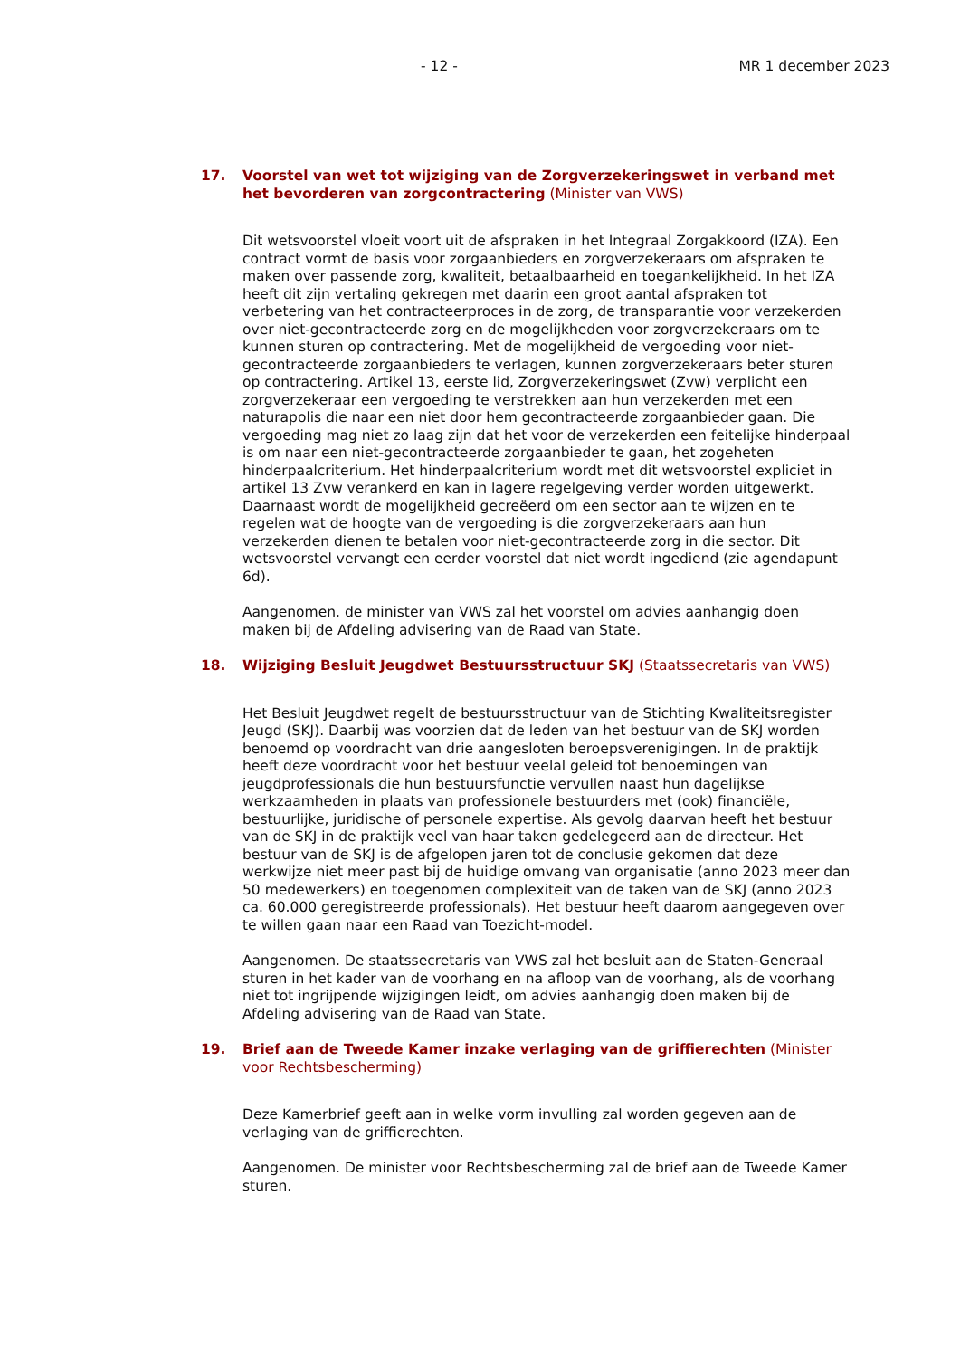- 12 - MR 1 december 2023
17. Voorstel van wet tot wijziging van de Zorgverzekeringswet in verband met het bevorderen van zorgcontractering (Minister van VWS)
Dit wetsvoorstel vloeit voort uit de afspraken in het Integraal Zorgakkoord (IZA). Een contract vormt de basis voor zorgaanbieders en zorgverzekeraars om afspraken te maken over passende zorg, kwaliteit, betaalbaarheid en toegankelijkheid. In het IZA heeft dit zijn vertaling gekregen met daarin een groot aantal afspraken tot verbetering van het contracteerproces in de zorg, de transparantie voor verzekerden over niet-gecontracteerde zorg en de mogelijkheden voor zorgverzekeraars om te kunnen sturen op contractering. Met de mogelijkheid de vergoeding voor niet-gecontracteerde zorgaanbieders te verlagen, kunnen zorgverzekeraars beter sturen op contractering. Artikel 13, eerste lid, Zorgverzekeringswet (Zvw) verplicht een zorgverzekeraar een vergoeding te verstrekken aan hun verzekerden met een naturapolis die naar een niet door hem gecontracteerde zorgaanbieder gaan. Die vergoeding mag niet zo laag zijn dat het voor de verzekerden een feitelijke hinderpaal is om naar een niet-gecontracteerde zorgaanbieder te gaan, het zogeheten hinderpaalcriterium. Het hinderpaalcriterium wordt met dit wetsvoorstel expliciet in artikel 13 Zvw verankerd en kan in lagere regelgeving verder worden uitgewerkt. Daarnaast wordt de mogelijkheid gecreëerd om een sector aan te wijzen en te regelen wat de hoogte van de vergoeding is die zorgverzekeraars aan hun verzekerden dienen te betalen voor niet-gecontracteerde zorg in die sector. Dit wetsvoorstel vervangt een eerder voorstel dat niet wordt ingediend (zie agendapunt 6d).
Aangenomen. de minister van VWS zal het voorstel om advies aanhangig doen maken bij de Afdeling advisering van de Raad van State.
18. Wijziging Besluit Jeugdwet Bestuursstructuur SKJ (Staatssecretaris van VWS)
Het Besluit Jeugdwet regelt de bestuursstructuur van de Stichting Kwaliteitsregister Jeugd (SKJ). Daarbij was voorzien dat de leden van het bestuur van de SKJ worden benoemd op voordracht van drie aangesloten beroepsverenigingen. In de praktijk heeft deze voordracht voor het bestuur veelal geleid tot benoemingen van jeugdprofessionals die hun bestuursfunctie vervullen naast hun dagelijkse werkzaamheden in plaats van professionele bestuurders met (ook) financiële, bestuurlijke, juridische of personele expertise. Als gevolg daarvan heeft het bestuur van de SKJ in de praktijk veel van haar taken gedelegeerd aan de directeur. Het bestuur van de SKJ is de afgelopen jaren tot de conclusie gekomen dat deze werkwijze niet meer past bij de huidige omvang van organisatie (anno 2023 meer dan 50 medewerkers) en toegenomen complexiteit van de taken van de SKJ (anno 2023 ca. 60.000 geregistreerde professionals). Het bestuur heeft daarom aangegeven over te willen gaan naar een Raad van Toezicht-model.
Aangenomen. De staatssecretaris van VWS zal het besluit aan de Staten-Generaal sturen in het kader van de voorhang en na afloop van de voorhang, als de voorhang niet tot ingrijpende wijzigingen leidt, om advies aanhangig doen maken bij de Afdeling advisering van de Raad van State.
19. Brief aan de Tweede Kamer inzake verlaging van de griffierechten (Minister voor Rechtsbescherming)
Deze Kamerbrief geeft aan in welke vorm invulling zal worden gegeven aan de verlaging van de griffierechten.
Aangenomen. De minister voor Rechtsbescherming zal de brief aan de Tweede Kamer sturen.